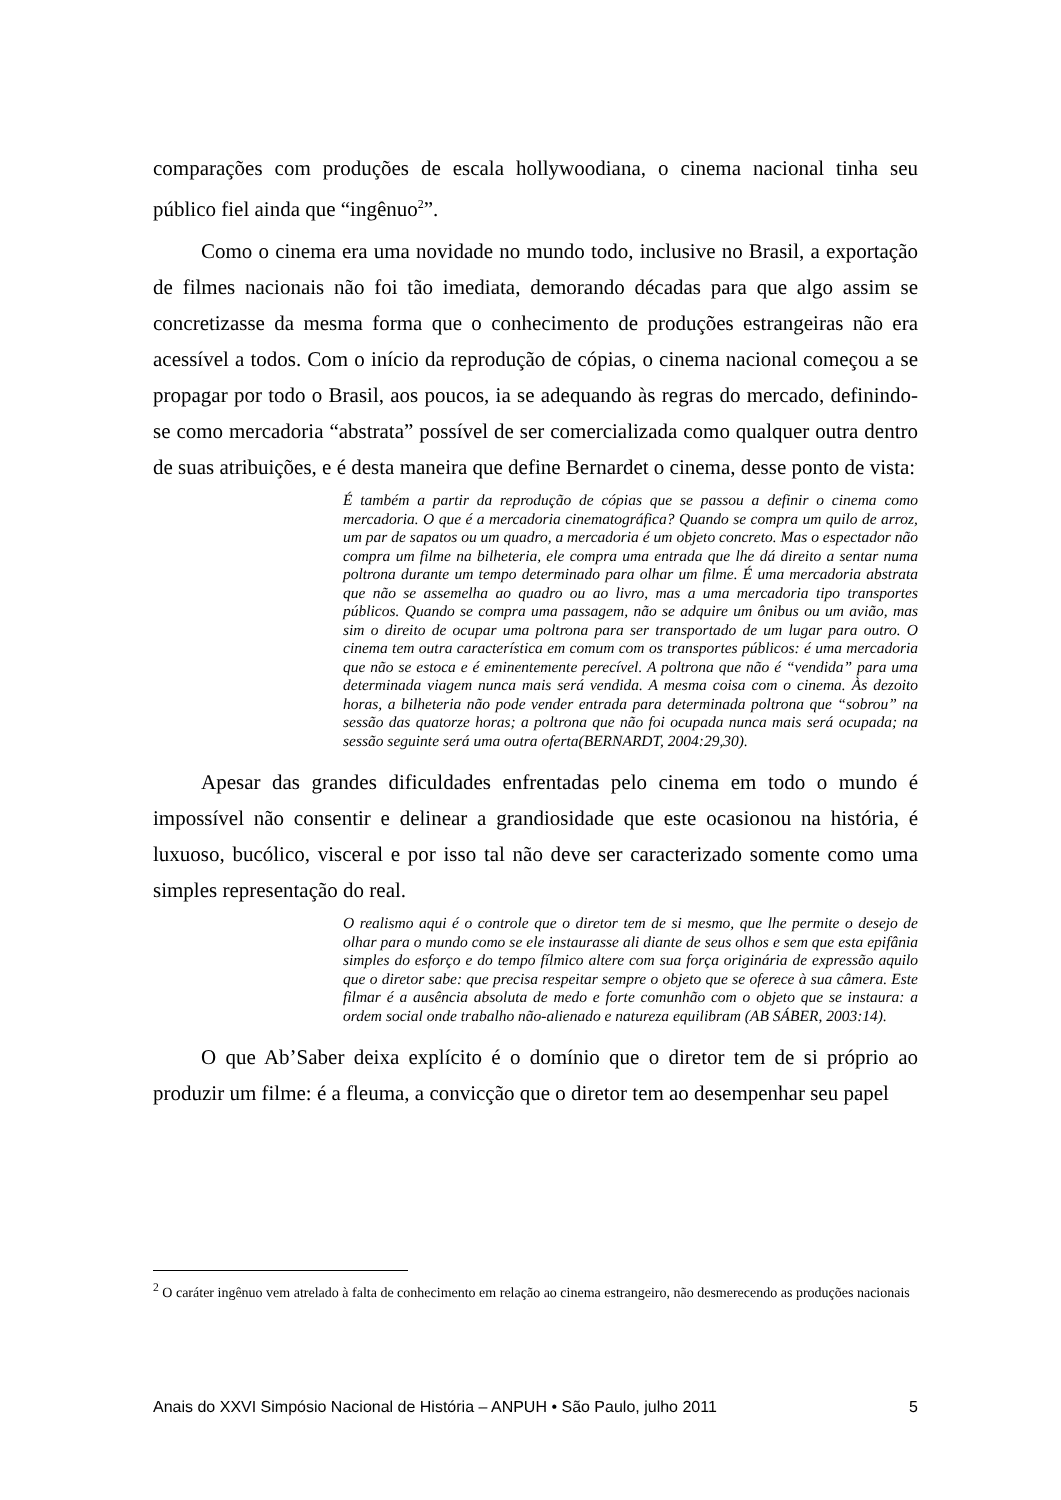comparações com produções de escala hollywoodiana, o cinema nacional tinha seu público fiel ainda que “ingênuo<sup>2</sup>”.
Como o cinema era uma novidade no mundo todo, inclusive no Brasil, a exportação de filmes nacionais não foi tão imediata, demorando décadas para que algo assim se concretizasse da mesma forma que o conhecimento de produções estrangeiras não era acessível a todos. Com o início da reprodução de cópias, o cinema nacional começou a se propagar por todo o Brasil, aos poucos, ia se adequando às regras do mercado, definindo-se como mercadoria “abstrata” possível de ser comercializada como qualquer outra dentro de suas atribuições, e é desta maneira que define Bernardet o cinema, desse ponto de vista:
É também a partir da reprodução de cópias que se passou a definir o cinema como mercadoria. O que é a mercadoria cinematográfica? Quando se compra um quilo de arroz, um par de sapatos ou um quadro, a mercadoria é um objeto concreto. Mas o espectador não compra um filme na bilheteria, ele compra uma entrada que lhe dá direito a sentar numa poltrona durante um tempo determinado para olhar um filme. É uma mercadoria abstrata que não se assemelha ao quadro ou ao livro, mas a uma mercadoria tipo transportes públicos. Quando se compra uma passagem, não se adquire um ônibus ou um avião, mas sim o direito de ocupar uma poltrona para ser transportado de um lugar para outro. O cinema tem outra característica em comum com os transportes públicos: é uma mercadoria que não se estoca e é eminentemente perecível. A poltrona que não é “vendida” para uma determinada viagem nunca mais será vendida. A mesma coisa com o cinema. Às dezoito horas, a bilheteria não pode vender entrada para determinada poltrona que “sobrou” na sessão das quatorze horas; a poltrona que não foi ocupada nunca mais será ocupada; na sessão seguinte será uma outra oferta(BERNARDT, 2004:29,30).
Apesar das grandes dificuldades enfrentadas pelo cinema em todo o mundo é impossível não consentir e delinear a grandiosidade que este ocasionou na história, é luxuoso, bucólico, visceral e por isso tal não deve ser caracterizado somente como uma simples representação do real.
O realismo aqui é o controle que o diretor tem de si mesmo, que lhe permite o desejo de olhar para o mundo como se ele instaurasse ali diante de seus olhos e sem que esta epifânia simples do esforço e do tempo fílmico altere com sua força originária de expressão aquilo que o diretor sabe: que precisa respeitar sempre o objeto que se oferece à sua câmera. Este filmar é a ausência absoluta de medo e forte comunhão com o objeto que se instaura: a ordem social onde trabalho não-alienado e natureza equilibram (AB SÁBER, 2003:14).
O que Ab’Saber deixa explícito é o domínio que o diretor tem de si próprio ao produzir um filme: é a fleuma, a convicção que o diretor tem ao desempenhar seu papel
<sup>2</sup> O caráter ingênuo vem atrelado à falta de conhecimento em relação ao cinema estrangeiro, não desmerecendo as produções nacionais
Anais do XXVI Simpósio Nacional de História – ANPUH • São Paulo, julho 2011 5